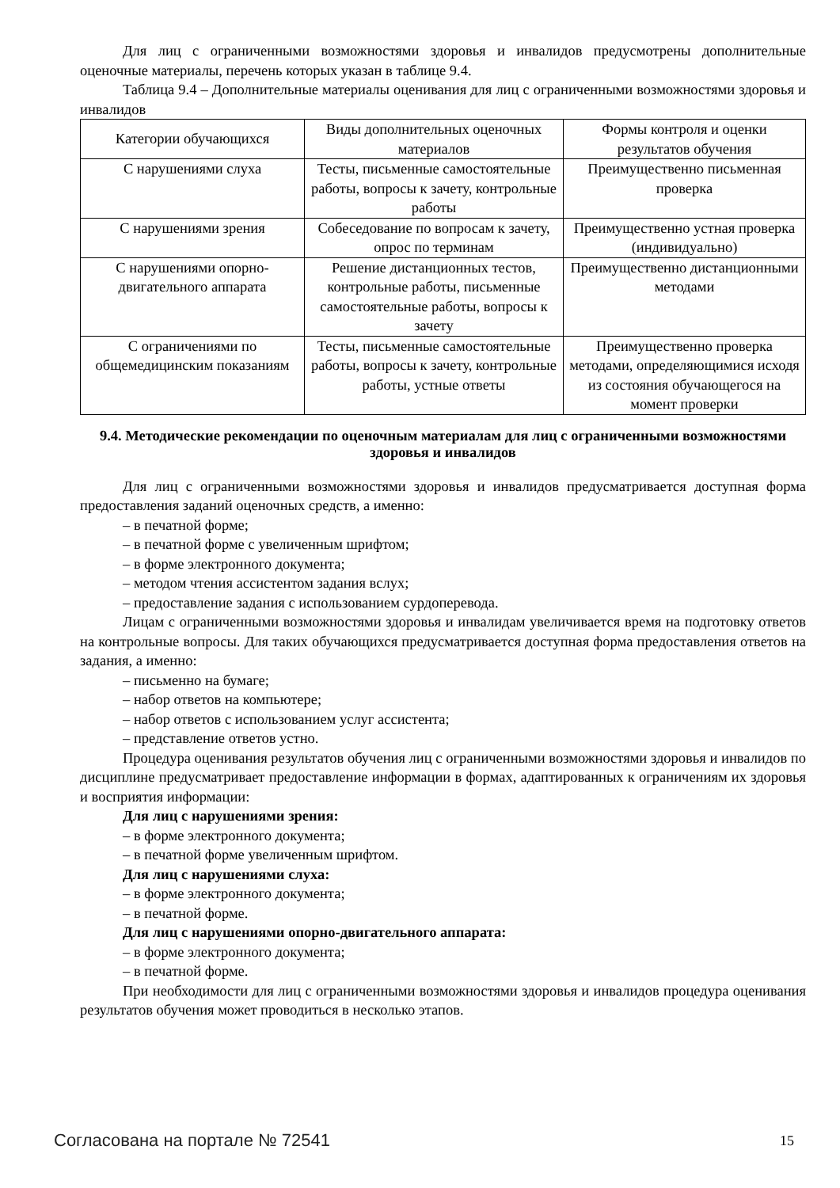Для лиц с ограниченными возможностями здоровья и инвалидов предусмотрены дополнительные оценочные материалы, перечень которых указан в таблице 9.4.
Таблица 9.4 – Дополнительные материалы оценивания для лиц с ограниченными возможностями здоровья и инвалидов
| Категории обучающихся | Виды дополнительных оценочных материалов | Формы контроля и оценки результатов обучения |
| --- | --- | --- |
| С нарушениями слуха | Тесты, письменные самостоятельные работы, вопросы к зачету, контрольные работы | Преимущественно письменная проверка |
| С нарушениями зрения | Собеседование по вопросам к зачету, опрос по терминам | Преимущественно устная проверка (индивидуально) |
| С нарушениями опорно-двигательного аппарата | Решение дистанционных тестов, контрольные работы, письменные самостоятельные работы, вопросы к зачету | Преимущественно дистанционными методами |
| С ограничениями по общемедицинским показаниям | Тесты, письменные самостоятельные работы, вопросы к зачету, контрольные работы, устные ответы | Преимущественно проверка методами, определяющимися исходя из состояния обучающегося на момент проверки |
9.4. Методические рекомендации по оценочным материалам для лиц с ограниченными возможностями здоровья и инвалидов
Для лиц с ограниченными возможностями здоровья и инвалидов предусматривается доступная форма предоставления заданий оценочных средств, а именно:
– в печатной форме;
– в печатной форме с увеличенным шрифтом;
– в форме электронного документа;
– методом чтения ассистентом задания вслух;
– предоставление задания с использованием сурдоперевода.
Лицам с ограниченными возможностями здоровья и инвалидам увеличивается время на подготовку ответов на контрольные вопросы. Для таких обучающихся предусматривается доступная форма предоставления ответов на задания, а именно:
– письменно на бумаге;
– набор ответов на компьютере;
– набор ответов с использованием услуг ассистента;
– представление ответов устно.
Процедура оценивания результатов обучения лиц с ограниченными возможностями здоровья и инвалидов по дисциплине предусматривает предоставление информации в формах, адаптированных к ограничениям их здоровья и восприятия информации:
Для лиц с нарушениями зрения:
– в форме электронного документа;
– в печатной форме увеличенным шрифтом.
Для лиц с нарушениями слуха:
– в форме электронного документа;
– в печатной форме.
Для лиц с нарушениями опорно-двигательного аппарата:
– в форме электронного документа;
– в печатной форме.
При необходимости для лиц с ограниченными возможностями здоровья и инвалидов процедура оценивания результатов обучения может проводиться в несколько этапов.
Согласована на портале № 72541 15